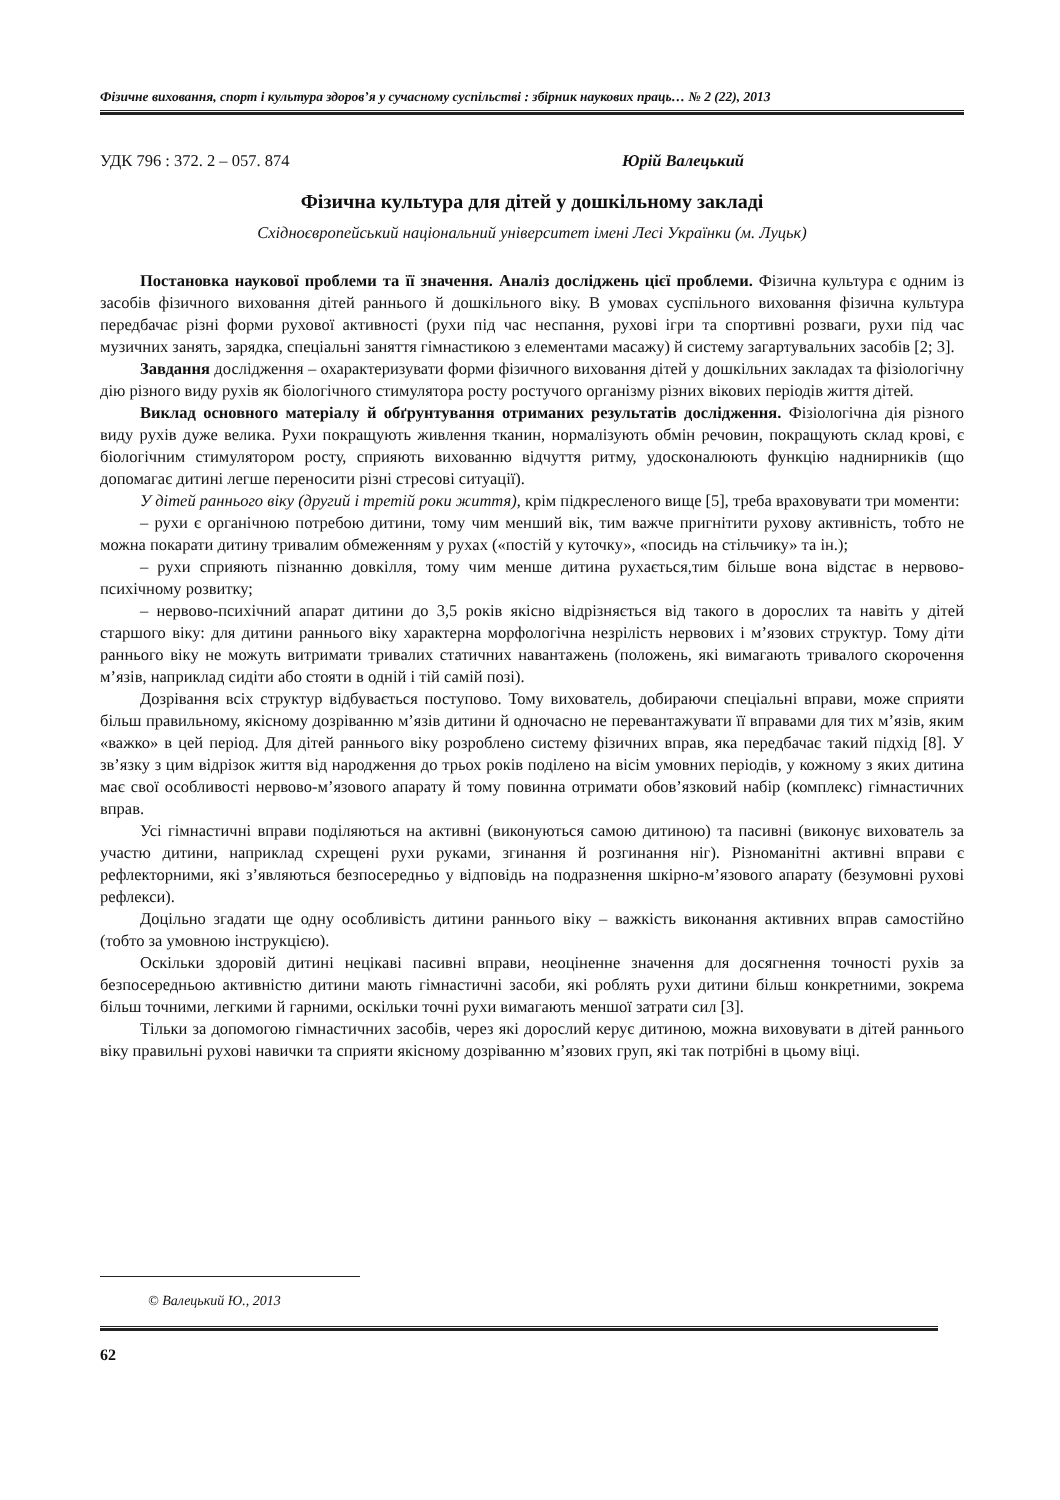Фізичне виховання, спорт і культура здоров’я у сучасному суспільстві : збірник наукових праць… № 2 (22), 2013
УДК 796 : 372. 2 – 057. 874 Юрій Валецький
Фізична культура для дітей у дошкільному закладі
Східноєвропейський національний університет імені Лесі Українки (м. Луцьк)
Постановка наукової проблеми та її значення. Аналіз досліджень цієї проблеми. Фізична культура є одним із засобів фізичного виховання дітей раннього й дошкільного віку. В умовах суспільного виховання фізична культура передбачає різні форми рухової активності (рухи під час неспання, рухові ігри та спортивні розваги, рухи під час музичних занять, зарядка, спеціальні заняття гімнастикою з елементами масажу) й систему загартувальних засобів [2; 3].
Завдання дослідження – охарактеризувати форми фізичного виховання дітей у дошкільних закладах та фізіологічну дію різного виду рухів як біологічного стимулятора росту ростучого організму різних вікових періодів життя дітей.
Виклад основного матеріалу й обґрунтування отриманих результатів дослідження. Фізіологічна дія різного виду рухів дуже велика. Рухи покращують живлення тканин, нормалізують обмін речовин, покращують склад крові, є біологічним стимулятором росту, сприяють вихованню відчуття ритму, удосконалюють функцію наднирників (що допомагає дитині легше переносити різні стресові ситуації).
У дітей раннього віку (другий і третій роки життя), крім підкресленого вище [5], треба враховувати три моменти:
– рухи є органічною потребою дитини, тому чим менший вік, тим важче пригнітити рухову активність, тобто не можна покарати дитину тривалим обмеженням у рухах («постій у куточку», «посидь на стільчику» та ін.);
– рухи сприяють пізнанню довкілля, тому чим менше дитина рухається,тим більше вона відстає в нервово-психічному розвитку;
– нервово-психічний апарат дитини до 3,5 років якісно відрізняється від такого в дорослих та навіть у дітей старшого віку: для дитини раннього віку характерна морфологічна незрілість нервових і м’язових структур. Тому діти раннього віку не можуть витримати тривалих статичних навантажень (положень, які вимагають тривалого скорочення м’язів, наприклад сидіти або стояти в одній і тій самій позі).
Дозрівання всіх структур відбувається поступово. Тому вихователь, добираючи спеціальні вправи, може сприяти більш правильному, якісному дозріванню м’язів дитини й одночасно не перевантажувати її вправами для тих м’язів, яким «важко» в цей період. Для дітей раннього віку розроблено систему фізичних вправ, яка передбачає такий підхід [8]. У зв’язку з цим відрізок життя від народження до трьох років поділено на вісім умовних періодів, у кожному з яких дитина має свої особливості нервово-м’язового апарату й тому повинна отримати обов’язковий набір (комплекс) гімнастичних вправ.
Усі гімнастичні вправи поділяються на активні (виконуються самою дитиною) та пасивні (виконує вихователь за участю дитини, наприклад схрещені рухи руками, згинання й розгинання ніг). Різноманітні активні вправи є рефлекторними, які з’являються безпосередньо у відповідь на подразнення шкірно-м’язового апарату (безумовні рухові рефлекси).
Доцільно згадати ще одну особливість дитини раннього віку – важкість виконання активних вправ самостійно (тобто за умовною інструкцією).
Оскільки здоровій дитині нецікаві пасивні вправи, неоціненне значення для досягнення точності рухів за безпосередньою активністю дитини мають гімнастичні засоби, які роблять рухи дитини більш конкретними, зокрема більш точними, легкими й гарними, оскільки точні рухи вимагають меншої затрати сил [3].
Тільки за допомогою гімнастичних засобів, через які дорослий керує дитиною, можна виховувати в дітей раннього віку правильні рухові навички та сприяти якісному дозріванню м’язових груп, які так потрібні в цьому віці.
© Валецький Ю., 2013
62